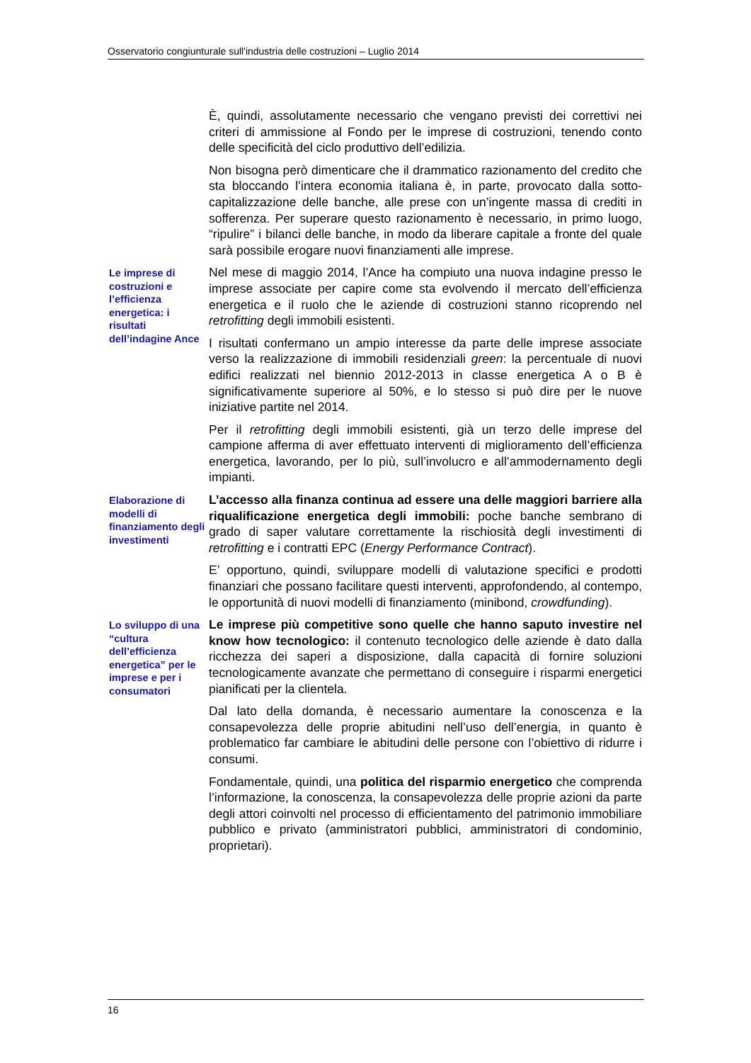Osservatorio congiunturale sull'industria delle costruzioni – Luglio 2014
È, quindi, assolutamente necessario che vengano previsti dei correttivi nei criteri di ammissione al Fondo per le imprese di costruzioni, tenendo conto delle specificità del ciclo produttivo dell’edilizia.
Non bisogna però dimenticare che il drammatico razionamento del credito che sta bloccando l’intera economia italiana è, in parte, provocato dalla sotto-capitalizzazione delle banche, alle prese con un’ingente massa di crediti in sofferenza. Per superare questo razionamento è necessario, in primo luogo, “ripulire” i bilanci delle banche, in modo da liberare capitale a fronte del quale sarà possibile erogare nuovi finanziamenti alle imprese.
Le imprese di costruzioni e l’efficienza energetica: i risultati dell’indagine Ance
Nel mese di maggio 2014, l’Ance ha compiuto una nuova indagine presso le imprese associate per capire come sta evolvendo il mercato dell’efficienza energetica e il ruolo che le aziende di costruzioni stanno ricoprendo nel retrofitting degli immobili esistenti.
I risultati confermano un ampio interesse da parte delle imprese associate verso la realizzazione di immobili residenziali green: la percentuale di nuovi edifici realizzati nel biennio 2012-2013 in classe energetica A o B è significativamente superiore al 50%, e lo stesso si può dire per le nuove iniziative partite nel 2014.
Per il retrofitting degli immobili esistenti, già un terzo delle imprese del campione afferma di aver effettuato interventi di miglioramento dell’efficienza energetica, lavorando, per lo più, sull’involucro e all’ammodernamento degli impianti.
Elaborazione di modelli di finanziamento degli investimenti
L’accesso alla finanza continua ad essere una delle maggiori barriere alla riqualificazione energetica degli immobili: poche banche sembrano di grado di saper valutare correttamente la rischiosità degli investimenti di retrofitting e i contratti EPC (Energy Performance Contract).
E’ opportuno, quindi, sviluppare modelli di valutazione specifici e prodotti finanziari che possano facilitare questi interventi, approfondendo, al contempo, le opportunità di nuovi modelli di finanziamento (minibond, crowdfunding).
Lo sviluppo di una “cultura dell’efficienza energetica” per le imprese e per i consumatori
Le imprese più competitive sono quelle che hanno saputo investire nel know how tecnologico: il contenuto tecnologico delle aziende è dato dalla ricchezza dei saperi a disposizione, dalla capacità di fornire soluzioni tecnologicamente avanzate che permettano di conseguire i risparmi energetici pianificati per la clientela.
Dal lato della domanda, è necessario aumentare la conoscenza e la consapevolezza delle proprie abitudini nell’uso dell’energia, in quanto è problematico far cambiare le abitudini delle persone con l’obiettivo di ridurre i consumi.
Fondamentale, quindi, una politica del risparmio energetico che comprenda l’informazione, la conoscenza, la consapevolezza delle proprie azioni da parte degli attori coinvolti nel processo di efficientamento del patrimonio immobiliare pubblico e privato (amministratori pubblici, amministratori di condominio, proprietari).
16